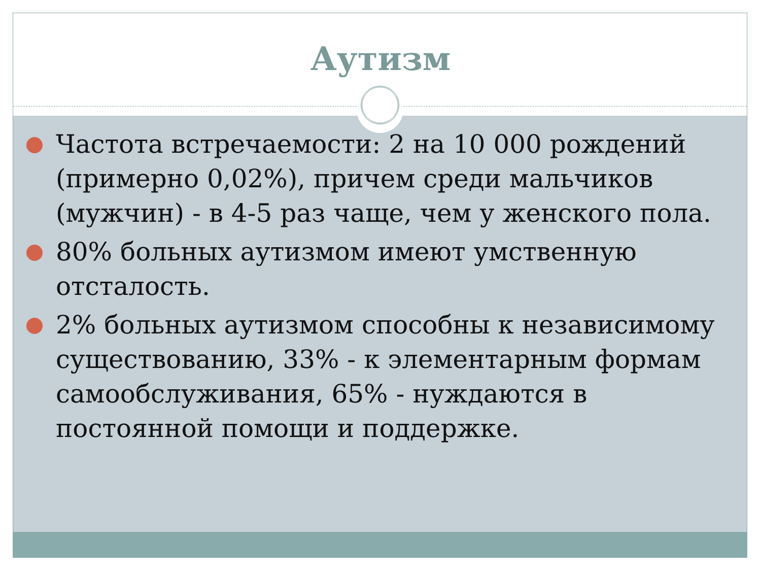Аутизм
Частота встречаемости: 2 на 10 000 рождений (примерно 0,02%), причем среди мальчиков (мужчин) - в 4-5 раз чаще, чем у женского пола.
80% больных аутизмом имеют умственную отсталость.
2% больных аутизмом способны к независимому существованию, 33% - к элементарным формам самообслуживания, 65% - нуждаются в постоянной помощи и поддержке.